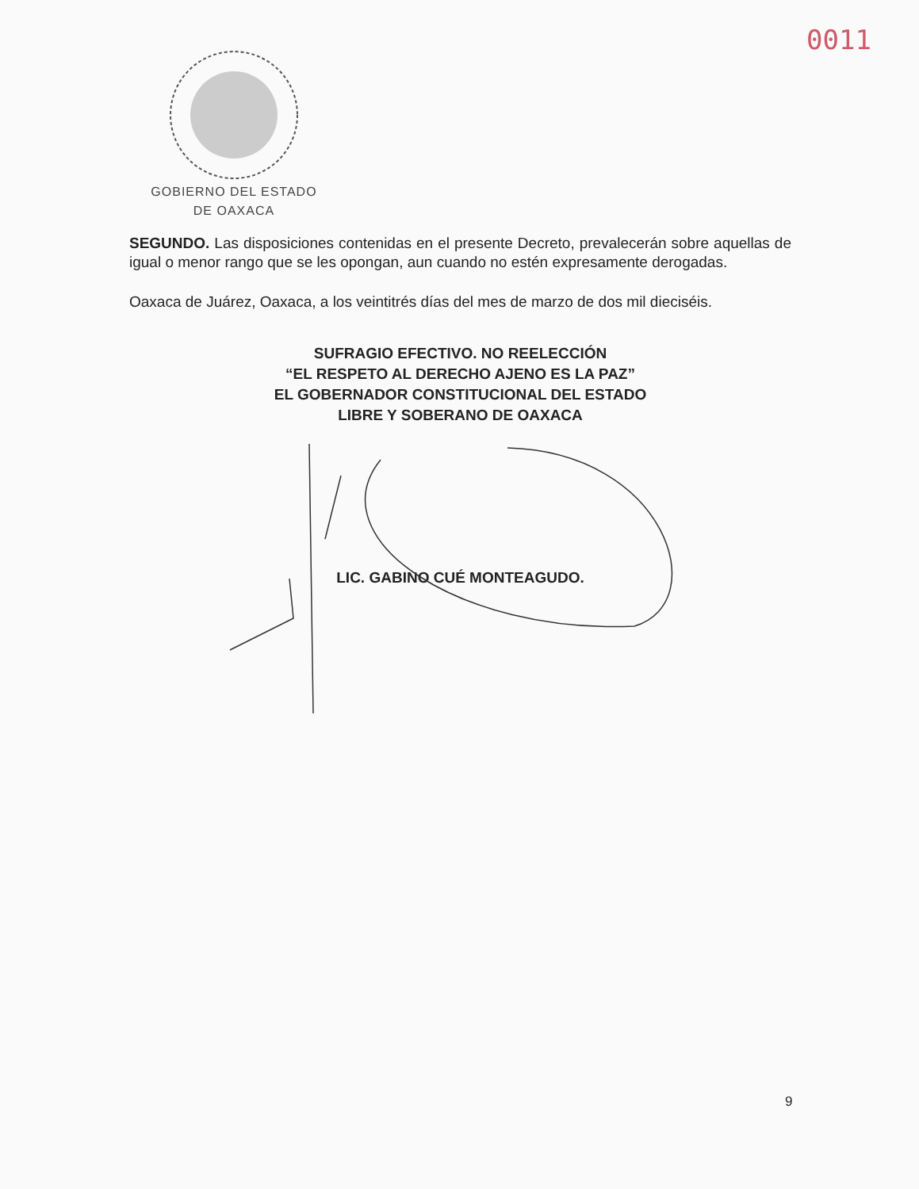0011
GOBIERNO DEL ESTADO
DE OAXACA
SEGUNDO. Las disposiciones contenidas en el presente Decreto, prevalecerán sobre aquellas de igual o menor rango que se les opongan, aun cuando no estén expresamente derogadas.
Oaxaca de Juárez, Oaxaca, a los veintitrés días del mes de marzo de dos mil dieciséis.
SUFRAGIO EFECTIVO. NO REELECCIÓN
“EL RESPETO AL DERECHO AJENO ES LA PAZ”
EL GOBERNADOR CONSTITUCIONAL DEL ESTADO
LIBRE Y SOBERANO DE OAXACA
LIC. GABINO CUÉ MONTEAGUDO.
9